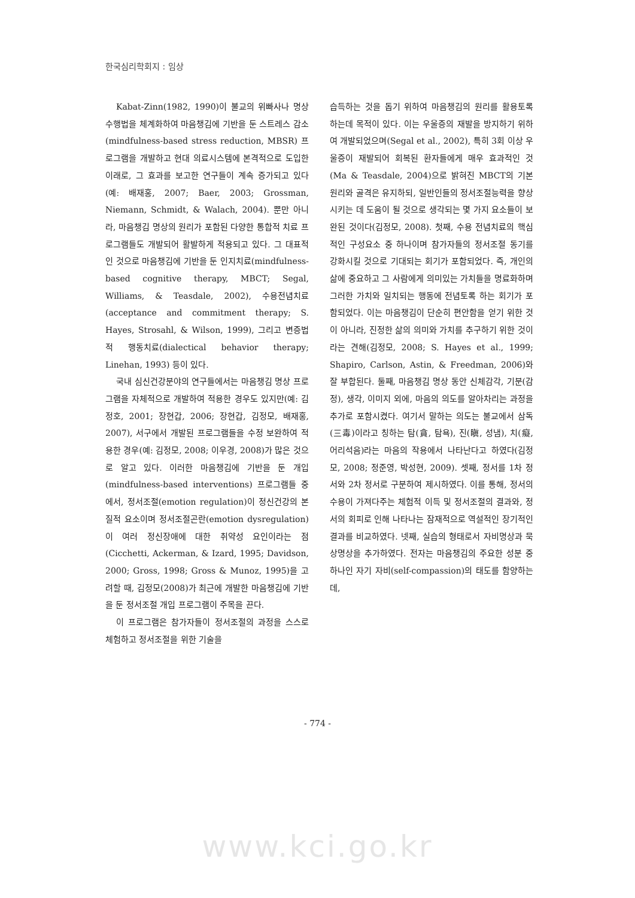한국심리학회지 : 임상
Kabat-Zinn(1982, 1990)이 불교의 위빠사나 명상 수행법을 체계화하여 마음챙김에 기반을 둔 스트레스 감소(mindfulness-based stress reduction, MBSR) 프로그램을 개발하고 현대 의료시스템에 본격적으로 도입한 이래로, 그 효과를 보고한 연구들이 계속 증가되고 있다(예: 배재홍, 2007; Baer, 2003; Grossman, Niemann, Schmidt, & Walach, 2004). 뿐만 아니라, 마음챙김 명상의 원리가 포함된 다양한 통합적 치료 프로그램들도 개발되어 활발하게 적용되고 있다. 그 대표적인 것으로 마음챙김에 기반을 둔 인지치료(mindfulness-based cognitive therapy, MBCT; Segal, Williams, & Teasdale, 2002), 수용전념치료(acceptance and commitment therapy; S. Hayes, Strosahl, & Wilson, 1999), 그리고 변증법적 행동치료(dialectical behavior therapy; Linehan, 1993) 등이 있다.
국내 심신건강분야의 연구들에서는 마음챙김 명상 프로그램을 자체적으로 개발하여 적용한 경우도 있지만(예: 김정호, 2001; 장현갑, 2006; 장현갑, 김정모, 배재홍, 2007), 서구에서 개발된 프로그램들을 수정 보완하여 적용한 경우(예: 김정모, 2008; 이우경, 2008)가 많은 것으로 알고 있다. 이러한 마음챙김에 기반을 둔 개입(mindfulness-based interventions) 프로그램들 중에서, 정서조절(emotion regulation)이 정신건강의 본질적 요소이며 정서조절곤란(emotion dysregulation)이 여러 정신장애에 대한 취약성 요인이라는 점(Cicchetti, Ackerman, & Izard, 1995; Davidson, 2000; Gross, 1998; Gross & Munoz, 1995)을 고려할 때, 김정모(2008)가 최근에 개발한 마음챙김에 기반을 둔 정서조절 개입 프로그램이 주목을 끈다.
이 프로그램은 참가자들이 정서조절의 과정을 스스로 체험하고 정서조절을 위한 기술을
습득하는 것을 돕기 위하여 마음챙김의 원리를 활용토록 하는데 목적이 있다. 이는 우울증의 재발을 방지하기 위하여 개발되었으며(Segal et al., 2002), 특히 3회 이상 우울증이 재발되어 회복된 환자들에게 매우 효과적인 것(Ma & Teasdale, 2004)으로 밝혀진 MBCT의 기본 원리와 골격은 유지하되, 일반인들의 정서조절능력을 향상시키는 데 도움이 될 것으로 생각되는 몇 가지 요소들이 보완된 것이다(김정모, 2008). 첫째, 수용 전념치료의 핵심적인 구성요소 중 하나이며 참가자들의 정서조절 동기를 강화시킬 것으로 기대되는 회기가 포함되었다. 즉, 개인의 삶에 중요하고 그 사람에게 의미있는 가치들을 명료화하며 그러한 가치와 일치되는 행동에 전념토록 하는 회기가 포함되었다. 이는 마음챙김이 단순히 편안함을 얻기 위한 것이 아니라, 진정한 삶의 의미와 가치를 추구하기 위한 것이라는 견해(김정모, 2008; S. Hayes et al., 1999; Shapiro, Carlson, Astin, & Freedman, 2006)와 잘 부합된다. 둘째, 마음챙김 명상 동안 신체감각, 기분(감정), 생각, 이미지 외에, 마음의 의도를 알아차리는 과정을 추가로 포함시켰다. 여기서 말하는 의도는 불교에서 삼독(三毒)이라고 칭하는 탐(貪, 탐욕), 진(瞋, 성냄), 치(癡, 어리석음)라는 마음의 작용에서 나타난다고 하였다(김정모, 2008; 정준영, 박성현, 2009). 셋째, 정서를 1차 정서와 2차 정서로 구분하여 제시하였다. 이를 통해, 정서의 수용이 가져다주는 체험적 이득 및 정서조절의 결과와, 정서의 회피로 인해 나타나는 잠재적으로 역설적인 장기적인 결과를 비교하였다. 넷째, 실습의 형태로서 자비명상과 묵상명상을 추가하였다. 전자는 마음챙김의 주요한 성분 중 하나인 자기 자비(self-compassion)의 태도를 함양하는데,
- 774 -
www.kci.go.kr